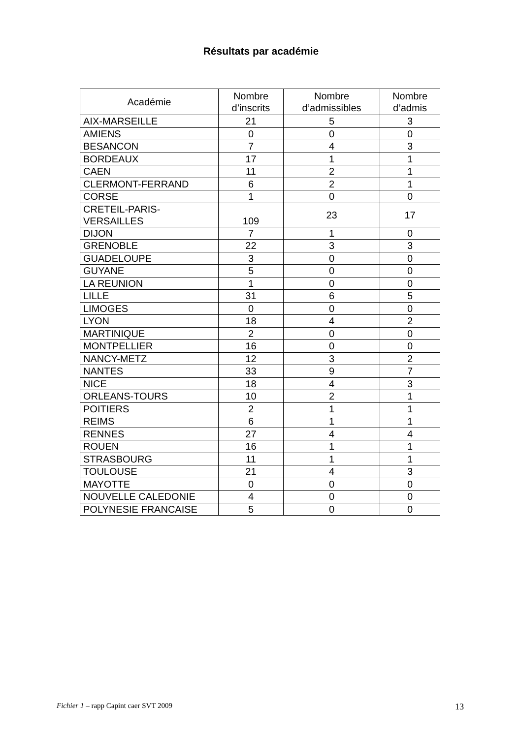Résultats par académie
| Académie | Nombre d’inscrits | Nombre d’admissibles | Nombre d’admis |
| --- | --- | --- | --- |
| AIX-MARSEILLE | 21 | 5 | 3 |
| AMIENS | 0 | 0 | 0 |
| BESANCON | 7 | 4 | 3 |
| BORDEAUX | 17 | 1 | 1 |
| CAEN | 11 | 2 | 1 |
| CLERMONT-FERRAND | 6 | 2 | 1 |
| CORSE | 1 | 0 | 0 |
| CRETEIL-PARIS- VERSAILLES | 109 | 23 | 17 |
| DIJON | 7 | 1 | 0 |
| GRENOBLE | 22 | 3 | 3 |
| GUADELOUPE | 3 | 0 | 0 |
| GUYANE | 5 | 0 | 0 |
| LA REUNION | 1 | 0 | 0 |
| LILLE | 31 | 6 | 5 |
| LIMOGES | 0 | 0 | 0 |
| LYON | 18 | 4 | 2 |
| MARTINIQUE | 2 | 0 | 0 |
| MONTPELLIER | 16 | 0 | 0 |
| NANCY-METZ | 12 | 3 | 2 |
| NANTES | 33 | 9 | 7 |
| NICE | 18 | 4 | 3 |
| ORLEANS-TOURS | 10 | 2 | 1 |
| POITIERS | 2 | 1 | 1 |
| REIMS | 6 | 1 | 1 |
| RENNES | 27 | 4 | 4 |
| ROUEN | 16 | 1 | 1 |
| STRASBOURG | 11 | 1 | 1 |
| TOULOUSE | 21 | 4 | 3 |
| MAYOTTE | 0 | 0 | 0 |
| NOUVELLE CALEDONIE | 4 | 0 | 0 |
| POLYNESIE FRANCAISE | 5 | 0 | 0 |
Fichier 1 – rapp Capint caer SVT 2009 13